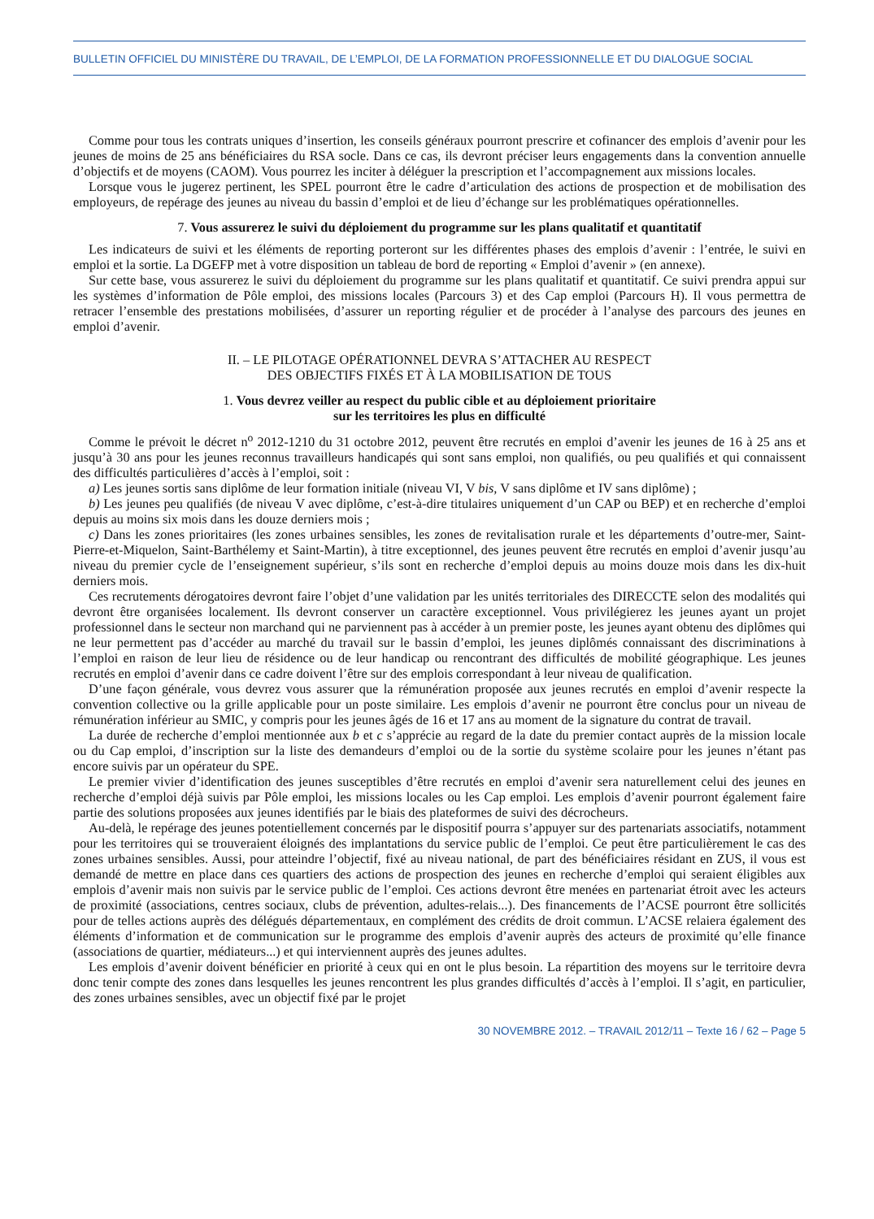BULLETIN OFFICIEL DU MINISTÈRE DU TRAVAIL, DE L’EMPLOI, DE LA FORMATION PROFESSIONNELLE ET DU DIALOGUE SOCIAL
Comme pour tous les contrats uniques d’insertion, les conseils généraux pourront prescrire et cofinancer des emplois d’avenir pour les jeunes de moins de 25 ans bénéficiaires du RSA socle. Dans ce cas, ils devront préciser leurs engagements dans la convention annuelle d’objectifs et de moyens (CAOM). Vous pourrez les inciter à déléguer la prescription et l’accompagnement aux missions locales.
Lorsque vous le jugerez pertinent, les SPEL pourront être le cadre d’articulation des actions de prospection et de mobilisation des employeurs, de repérage des jeunes au niveau du bassin d’emploi et de lieu d’échange sur les problématiques opérationnelles.
7. Vous assurerez le suivi du déploiement du programme sur les plans qualitatif et quantitatif
Les indicateurs de suivi et les éléments de reporting porteront sur les différentes phases des emplois d’avenir : l’entrée, le suivi en emploi et la sortie. La DGEFP met à votre disposition un tableau de bord de reporting « Emploi d’avenir » (en annexe).
Sur cette base, vous assurerez le suivi du déploiement du programme sur les plans qualitatif et quantitatif. Ce suivi prendra appui sur les systèmes d’information de Pôle emploi, des missions locales (Parcours 3) et des Cap emploi (Parcours H). Il vous permettra de retracer l’ensemble des prestations mobilisées, d’assurer un reporting régulier et de procéder à l’analyse des parcours des jeunes en emploi d’avenir.
II. – LE PILOTAGE OPÉRATIONNEL DEVRA S’ATTACHER AU RESPECT
DES OBJECTIFS FIXÉS ET À LA MOBILISATION DE TOUS
1. Vous devrez veiller au respect du public cible et au déploiement prioritaire
sur les territoires les plus en difficulté
Comme le prévoit le décret n<sup>o</sup> 2012-1210 du 31 octobre 2012, peuvent être recrutés en emploi d’avenir les jeunes de 16 à 25 ans et jusqu’à 30 ans pour les jeunes reconnus travailleurs handicapés qui sont sans emploi, non qualifiés, ou peu qualifiés et qui connaissent des difficultés particulières d’accès à l’emploi, soit :
a) Les jeunes sortis sans diplôme de leur formation initiale (niveau VI, V bis, V sans diplôme et IV sans diplôme) ;
b) Les jeunes peu qualifiés (de niveau V avec diplôme, c’est-à-dire titulaires uniquement d’un CAP ou BEP) et en recherche d’emploi depuis au moins six mois dans les douze derniers mois ;
c) Dans les zones prioritaires (les zones urbaines sensibles, les zones de revitalisation rurale et les départements d’outre-mer, Saint-Pierre-et-Miquelon, Saint-Barthélemy et Saint-Martin), à titre exceptionnel, des jeunes peuvent être recrutés en emploi d’avenir jusqu’au niveau du premier cycle de l’enseignement supérieur, s’ils sont en recherche d’emploi depuis au moins douze mois dans les dix-huit derniers mois.
Ces recrutements dérogatoires devront faire l’objet d’une validation par les unités territoriales des DIRECCTE selon des modalités qui devront être organisées localement. Ils devront conserver un caractère exceptionnel. Vous privilégierez les jeunes ayant un projet professionnel dans le secteur non marchand qui ne parviennent pas à accéder à un premier poste, les jeunes ayant obtenu des diplômes qui ne leur permettent pas d’accéder au marché du travail sur le bassin d’emploi, les jeunes diplômés connaissant des discriminations à l’emploi en raison de leur lieu de résidence ou de leur handicap ou rencontrant des difficultés de mobilité géographique. Les jeunes recrutés en emploi d’avenir dans ce cadre doivent l’être sur des emplois correspondant à leur niveau de qualification.
D’une façon générale, vous devrez vous assurer que la rémunération proposée aux jeunes recrutés en emploi d’avenir respecte la convention collective ou la grille applicable pour un poste similaire. Les emplois d’avenir ne pourront être conclus pour un niveau de rémunération inférieur au SMIC, y compris pour les jeunes âgés de 16 et 17 ans au moment de la signature du contrat de travail.
La durée de recherche d’emploi mentionnée aux b et c s’apprécie au regard de la date du premier contact auprès de la mission locale ou du Cap emploi, d’inscription sur la liste des demandeurs d’emploi ou de la sortie du système scolaire pour les jeunes n’étant pas encore suivis par un opérateur du SPE.
Le premier vivier d’identification des jeunes susceptibles d’être recrutés en emploi d’avenir sera naturellement celui des jeunes en recherche d’emploi déjà suivis par Pôle emploi, les missions locales ou les Cap emploi. Les emplois d’avenir pourront également faire partie des solutions proposées aux jeunes identifiés par le biais des plateformes de suivi des décrocheurs.
Au-delà, le repérage des jeunes potentiellement concernés par le dispositif pourra s’appuyer sur des partenariats associatifs, notamment pour les territoires qui se trouveraient éloignés des implantations du service public de l’emploi. Ce peut être particulièrement le cas des zones urbaines sensibles. Aussi, pour atteindre l’objectif, fixé au niveau national, de part des bénéficiaires résidant en ZUS, il vous est demandé de mettre en place dans ces quartiers des actions de prospection des jeunes en recherche d’emploi qui seraient éligibles aux emplois d’avenir mais non suivis par le service public de l’emploi. Ces actions devront être menées en partenariat étroit avec les acteurs de proximité (associations, centres sociaux, clubs de prévention, adultes-relais...). Des financements de l’ACSE pourront être sollicités pour de telles actions auprès des délégués départementaux, en complément des crédits de droit commun. L’ACSE relaiera également des éléments d’information et de communication sur le programme des emplois d’avenir auprès des acteurs de proximité qu’elle finance (associations de quartier, médiateurs...) et qui interviennent auprès des jeunes adultes.
Les emplois d’avenir doivent bénéficier en priorité à ceux qui en ont le plus besoin. La répartition des moyens sur le territoire devra donc tenir compte des zones dans lesquelles les jeunes rencontrent les plus grandes difficultés d’accès à l’emploi. Il s’agit, en particulier, des zones urbaines sensibles, avec un objectif fixé par le projet
30 NOVEMBRE 2012. – TRAVAIL 2012/11 – Texte 16 / 62 – Page 5